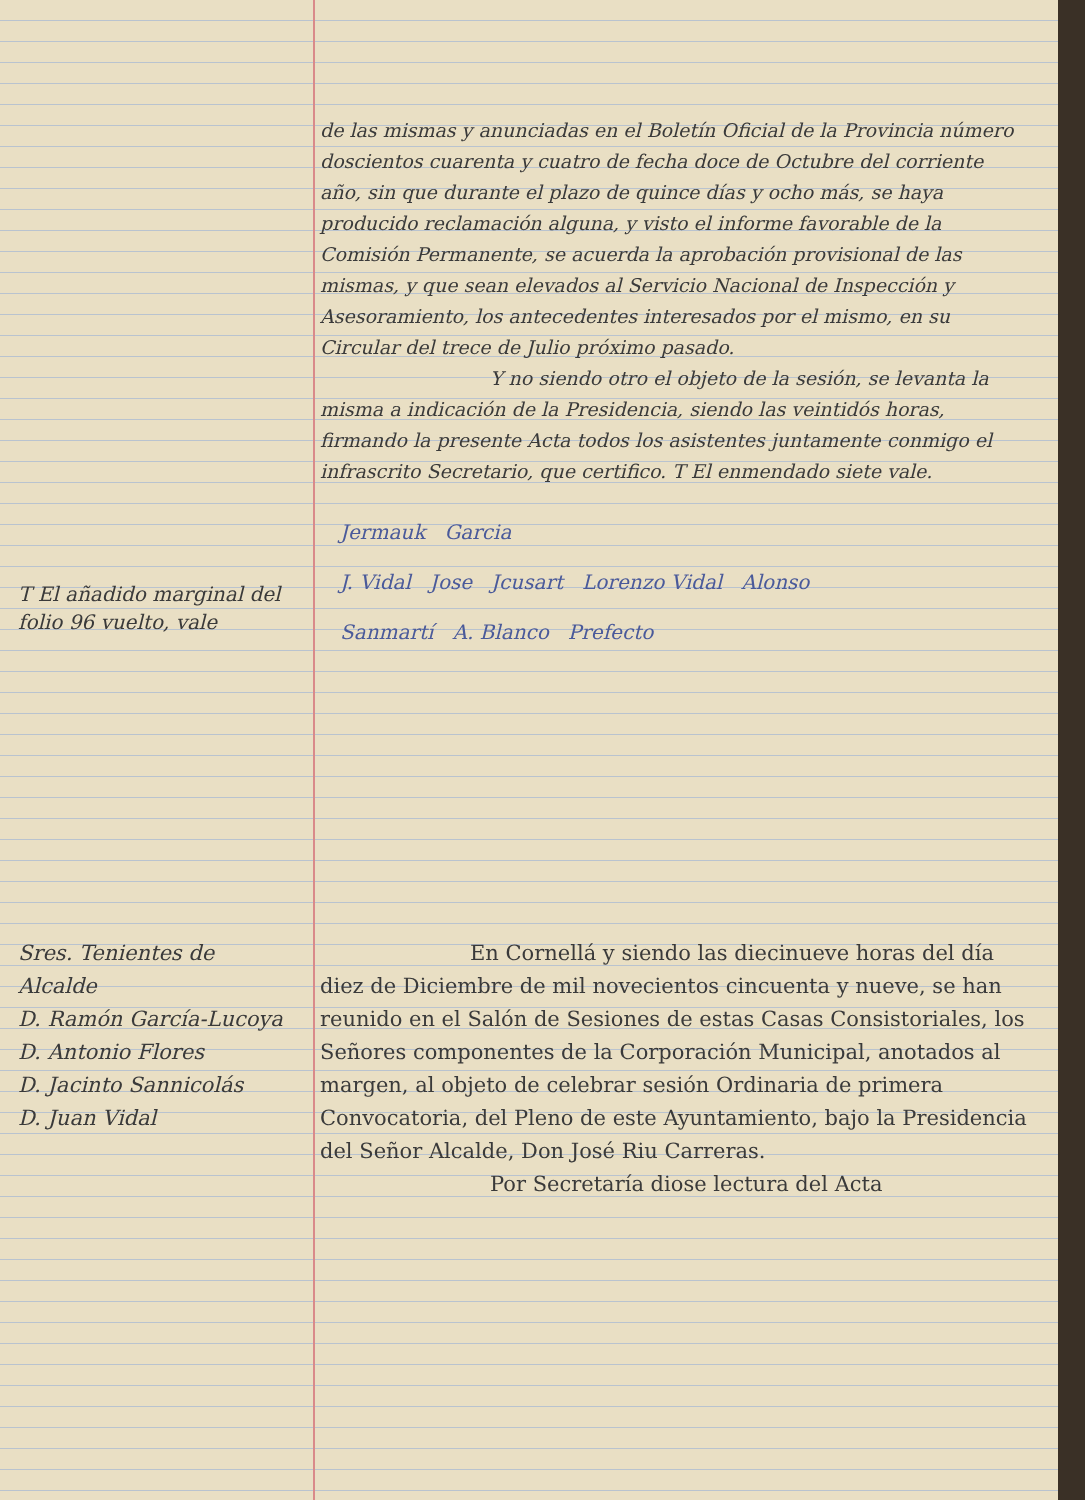T El añadido marginal del folio 96 vuelto, vale
de las mismas y anunciadas en el Boletín Oficial de la Provincia número doscientos cuarenta y cuatro de fecha doce de Octubre del corriente año, sin que durante el plazo de quince días y ocho más, se haya producido reclamación alguna, y visto el informe favorable de la Comisión Permanente, se acuerda la aprobación provisional de las mismas, y que sean elevados al Servicio Nacional de Inspección y Asesoramiento, los antecedentes interesados por el mismo, en su Circular del trece de Julio próximo pasado.
Y no siendo otro el objeto de la sesión, se levanta la misma a indicación de la Presidencia, siendo las veintidós horas, firmando la presente Acta todos los asistentes juntamente conmigo el infrascrito Secretario, que certifico. T El enmendado siete vale.
Jermauk Garcia
J. Vidal Jose Jcusart Lorenzo Vidal Alonso
Sanmartí A. Blanco Prefecto
Sres. Tenientes de Alcalde
D. Ramón García-Lucoya
D. Antonio Flores
D. Jacinto Sannicolás
D. Juan Vidal
En Cornellá y siendo las diecinueve horas del día diez de Diciembre de mil novecientos cincuenta y nueve, se han reunido en el Salón de Sesiones de estas Casas Consistoriales, los Señores componentes de la Corporación Municipal, anotados al margen, al objeto de celebrar sesión Ordinaria de primera Convocatoria, del Pleno de este Ayuntamiento, bajo la Presidencia del Señor Alcalde, Don José Riu Carreras.
Por Secretaría diose lectura del Acta